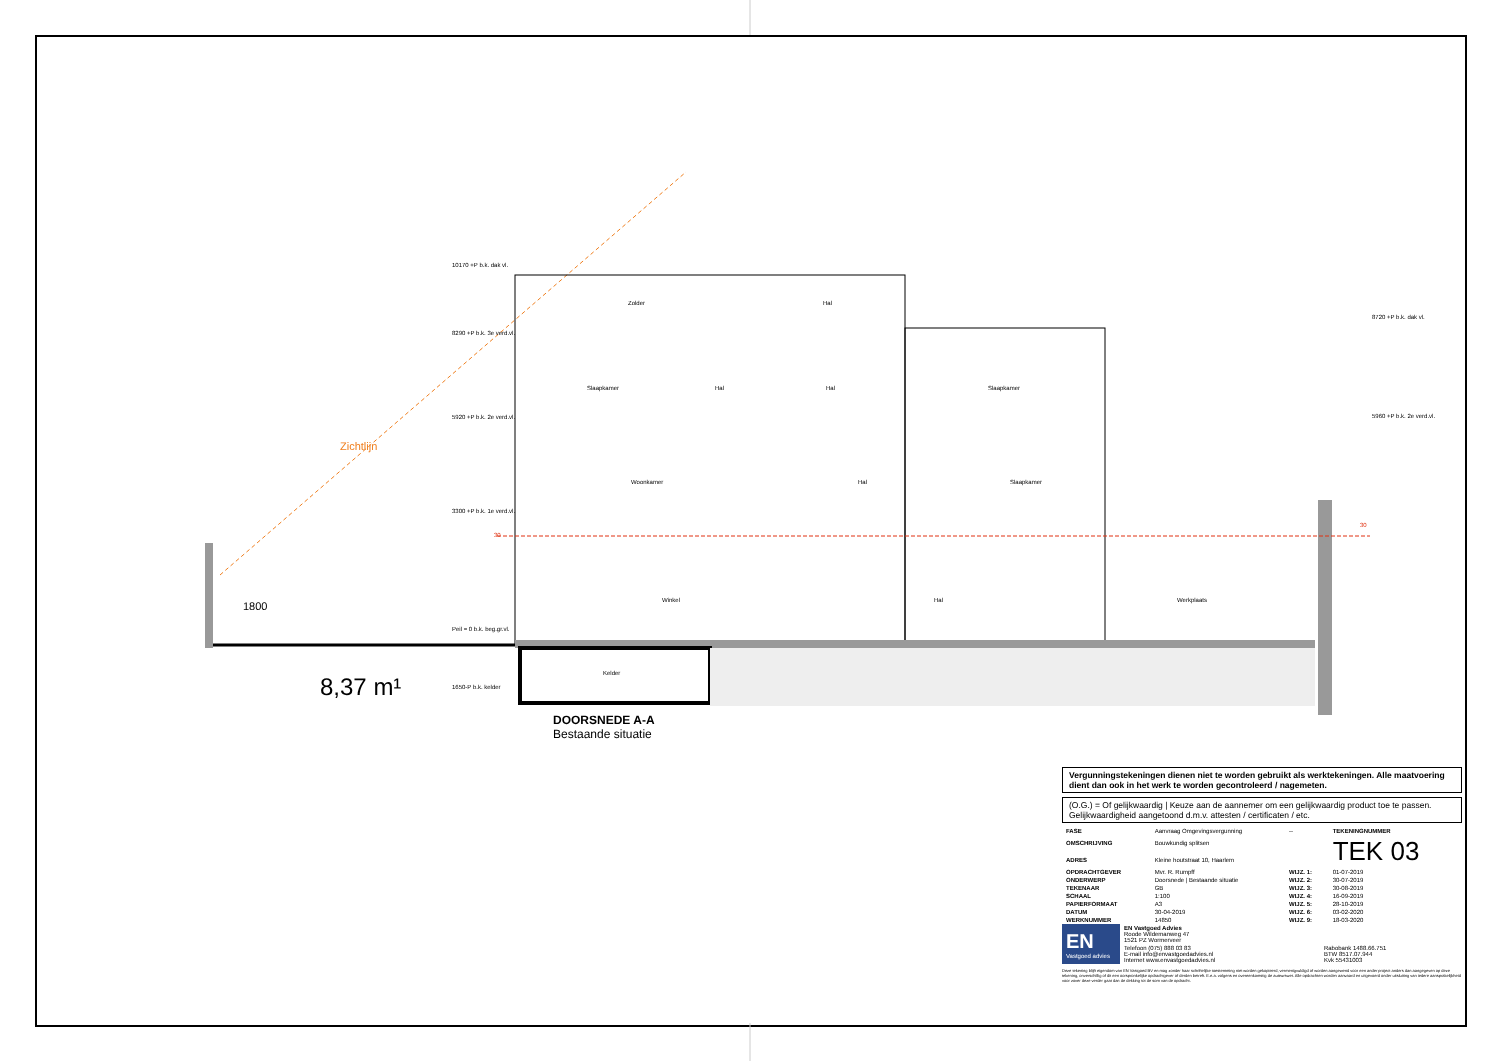10170 +P b.k. dak vl.
8290 +P b.k. 3e verd.vl.
5920 +P b.k. 2e verd.vl.
3300 +P b.k. 1e verd.vl.
Peil = 0 b.k. beg.gr.vl.
1650-P b.k. kelder
8720 +P b.k. dak vl.
5960 +P b.k. 2e verd.vl.
Zolder Hal
Slaapkamer Hal Hal Slaapkamer
Woonkamer Hal Slaapkamer
Winkel Hal Werkplaats
Kelder
Zichtlijn
1800
30
30
8,37 m¹
DOORSNEDE A-A
Bestaande situatie
Vergunningstekeningen dienen niet te worden gebruikt als werktekeningen. Alle maatvoering dient dan ook in het werk te worden gecontroleerd / nagemeten.
(O.G.) = Of gelijkwaardig | Keuze aan de aannemer om een gelijkwaardig product toe te passen. Gelijkwaardigheid aangetoond d.m.v. attesten / certificaten / etc.
| FASE | Aanvraag Omgevingsvergunning | -- | TEKENINGNUMMER |
| OMSCHRIJVING | Bouwkundig splitsen | | TEK 03 |
| ADRES | Kleine houtstraat 10, Haarlem | | |
| OPDRACHTGEVER | Mvr. R. Rumpff | WIJZ. 1: | 01-07-2019 |
| ONDERWERP | Doorsnede / Bestaande situatie | WIJZ. 2: | 30-07-2019 |
| TEKENAAR | GB | WIJZ. 3: | 30-08-2019 |
| SCHAAL | 1:100 | WIJZ. 4: | 16-09-2019 |
| PAPIERFORMAAT | A3 | WIJZ. 5: | 28-10-2019 |
| DATUM | 30-04-2019 | WIJZ. 6: | 03-02-2020 |
| WERKNUMMER | 14850 | WIJZ. 9: | 18-03-2020 |
| EN Vastgoed advies | EN Vastgoed Advies Roode Wildemanweg 47 1521 PZ Wormerveer | |
| | Telefoon (075) 888 03 83 E-mail info@envastgoedadvies.nl Internet www.envastgoedadvies.nl | Rabobank 1488.66.751 BTW 8517.07.944 Kvk 55431003 |
Deze tekening blijft eigendom van EN Vastgoed BV en mag zonder haar schriftelijke toestemming niet worden gekopieerd, vermenigvuldigd of worden aangewend voor een ander project anders dan aangegeven op deze tekening, onverschillig of dit een oorspronkelijke opdrachtgever of derden betreft. E.e.a. volgens en overeenkomstig de auteurswet. Alle opdrachten worden aanvaard en uitgevoerd onder uitsluiting van iedere aansprakelijkheid voor zover deze verder gaat dan de dekking tot de som van de opdracht.